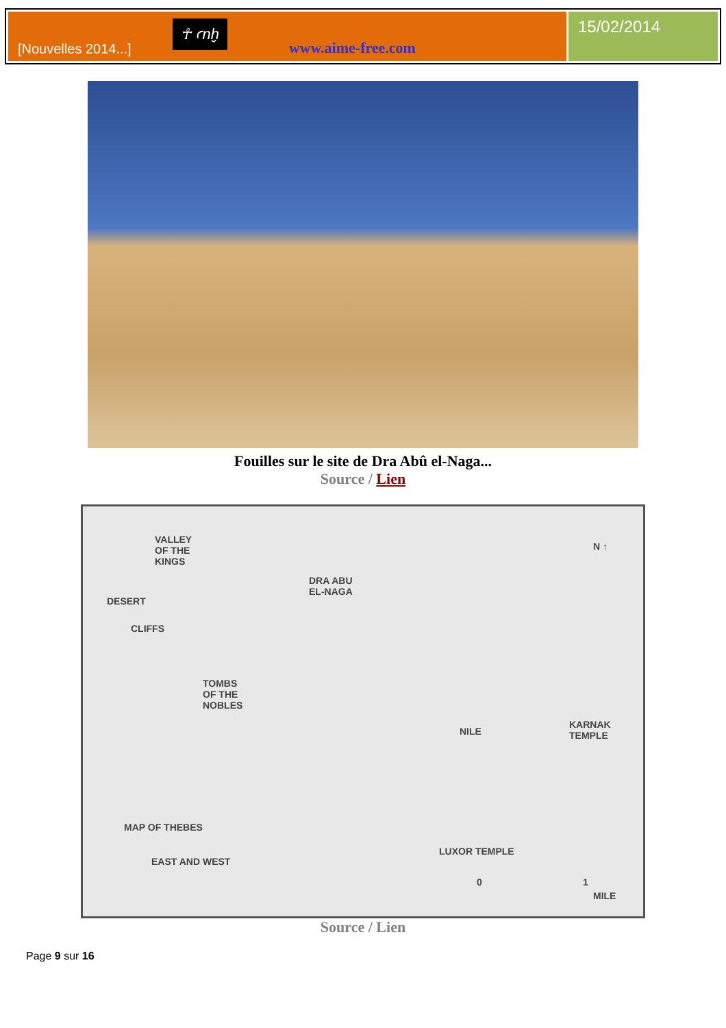[Nouvelles 2014...]
☥ ꜥnḫ
www.aime-free.com
15/02/2014
Fouilles sur le site de Dra Abû el-Naga...
Source / Lien
VALLEY
OF THE
KINGS
DESERT
CLIFFS
DRA ABU
EL-NAGA
N ↑
TOMBS
OF THE
NOBLES
KARNAK
TEMPLE NILE
MAP OF THEBES
EAST AND WEST
LUXOR TEMPLE
0 1
MILE
Source / Lien
Page 9 sur 16